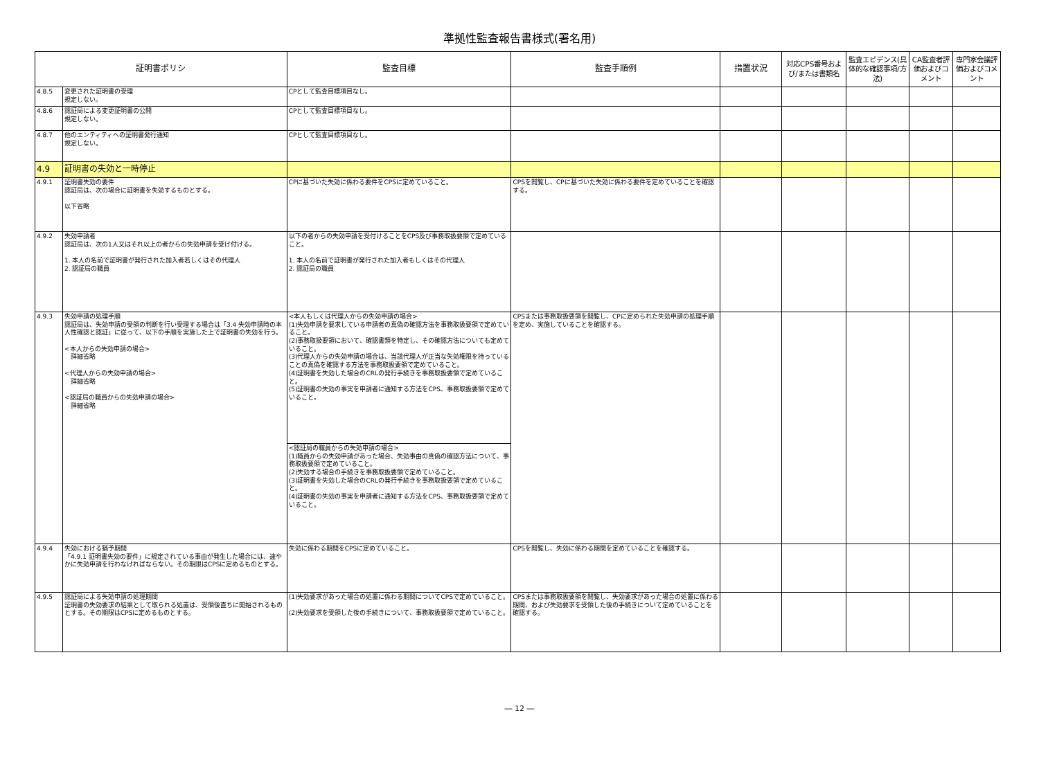準拠性監査報告書様式(署名用)
| 証明書ポリシ | | 監査目標 | 監査手順例 | 措置状況 | 対応CPS番号および/または書類名 | 監査エビデンス(具体的な確認事項/方法) | CA監査者評価およびコメント | 専門家会議評価およびコメント |
| --- | --- | --- | --- | --- | --- | --- | --- | --- |
| 4.8.5 | 変更された証明書の受理 規定しない。 | CPとして監査目標項目なし。 | | | | | | |
| 4.8.6 | 認証局による変更証明書の公開 規定しない。 | CPとして監査目標項目なし。 | | | | | | |
| 4.8.7 | 他のエンティティへの証明書発行通知 規定しない。 | CPとして監査目標項目なし。 | | | | | | |
| 4.9 | 証明書の失効と一時停止 | | | | | | | |
| 4.9.1 | 証明書失効の要件 認証局は、次の場合に証明書を失効するものとする。 以下省略 | CPに基づいた失効に係わる要件をCPSに定めていること。 | CPSを閲覧し、CPに基づいた失効に係わる要件を定めていることを確認する。 | | | | | |
| 4.9.2 | 失効申請者 認証局は、次の1人又はそれ以上の者からの失効申請を受け付ける。 1. 本人の名前で証明書が発行された加入者若しくはその代理人 2. 認証局の職員 | 以下の者からの失効申請を受付けることをCPS及び事務取扱要領で定めていること。 1. 本人の名前で証明書が発行された加入者もしくはその代理人 2. 認証局の職員 | | | | | | |
| 4.9.3 | 失効申請の処理手順 認証局は、失効申請の受領の判断を行い受理する場合は「3.4 失効申請時の本人性確認と認証」に従って、以下の手順を実施した上で証明書の失効を行う。 <本人からの失効申請の場合> 詳細省略 <代理人からの失効申請の場合> 詳細省略 <認証局の職員からの失効申請の場合> 詳細省略 | <本人もしくは代理人からの失効申請の場合> (1)失効申請を要求している申請者の真偽の確認方法を事務取扱要領で定めていること。 (2)事務取扱要領において、確認書類を特定し、その確認方法についても定めていること。 (3)代理人からの失効申請の場合は、当該代理人が正当な失効権限を持っていることの真偽を確認する方法を事務取扱要領で定めていること。 (4)証明書を失効した場合のCRLの発行手続きを事務取扱要領で定めていること。 (5)証明書の失効の事実を申請者に通知する方法をCPS、事務取扱要領で定めていること。 | CPSまたは事務取扱要領を閲覧し、CPに定められた失効申請の処理手順を定め、実施していることを確認する。 | | | | | |
| | | <認証局の職員からの失効申請の場合> (1)職員からの失効申請があった場合、失効事由の真偽の確認方法について、事務取扱要領で定めていること。 (2)失効する場合の手続きを事務取扱要領で定めていること。 (3)証明書を失効した場合のCRLの発行手続きを事務取扱要領で定めていること。 (4)証明書の失効の事実を申請者に通知する方法をCPS、事務取扱要領で定めていること。 | | | | | | |
| 4.9.4 | 失効における猶予期間 「4.9.1 証明書失効の要件」に規定されている事由が発生した場合には、速やかに失効申請を行わなければならない。その期限はCPSに定めるものとする。 | 失効に係わる期間をCPSに定めていること。 | CPSを閲覧し、失効に係わる期間を定めていることを確認する。 | | | | | |
| 4.9.5 | 認証局による失効申請の処理期間 証明書の失効要求の結果として取られる処置は、受領後直ちに開始されるものとする。その期限はCPSに定めるものとする。 | (1)失効要求があった場合の処置に係わる期間についてCPSで定めていること。 (2)失効要求を受領した後の手続きについて、事務取扱要領で定めていること。 | CPSまたは事務取扱要領を閲覧し、失効要求があった場合の処置に係わる期間、および失効要求を受領した後の手続きについて定めていることを確認する。 | | | | | |
― 12 ―